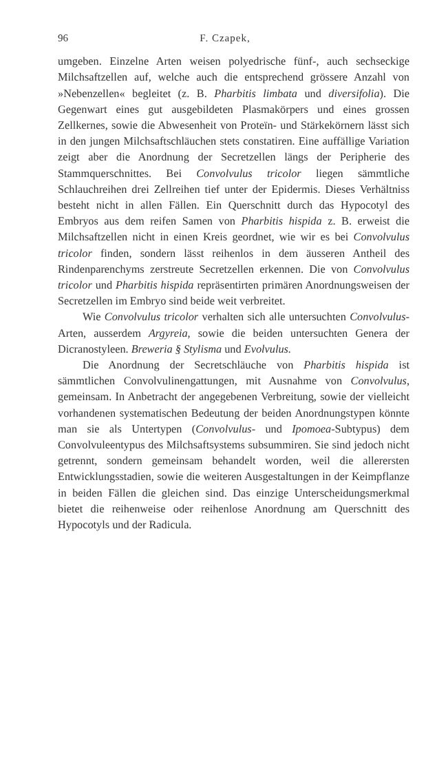96 F. Czapek,
umgeben. Einzelne Arten weisen polyedrische fünf-, auch sechseckige Milchsaftzellen auf, welche auch die entsprechend grössere Anzahl von »Nebenzellen« begleitet (z. B. Pharbitis limbata und diversifolia). Die Gegenwart eines gut ausgebildeten Plasmakörpers und eines grossen Zellkernes, sowie die Abwesenheit von Proteïn- und Stärkekörnern lässt sich in den jungen Milchsaftschläuchen stets constatiren. Eine auffällige Variation zeigt aber die Anordnung der Secretzellen längs der Peripherie des Stammquerschnittes. Bei Convolvulus tricolor liegen sämmtliche Schlauchreihen drei Zellreihen tief unter der Epidermis. Dieses Verhältniss besteht nicht in allen Fällen. Ein Querschnitt durch das Hypocotyl des Embryos aus dem reifen Samen von Pharbitis hispida z. B. erweist die Milchsaftzellen nicht in einen Kreis geordnet, wie wir es bei Convolvulus tricolor finden, sondern lässt reihenlos in dem äusseren Antheil des Rindenparenchyms zerstreute Secretzellen erkennen. Die von Convolvulus tricolor und Pharbitis hispida repräsentirten primären Anordnungsweisen der Secretzellen im Embryo sind beide weit verbreitet.
Wie Convolvulus tricolor verhalten sich alle untersuchten Convolvulus-Arten, ausserdem Argyreia, sowie die beiden untersuchten Genera der Dicranostyleen. Breweria § Stylisma und Evolvulus.
Die Anordnung der Secretschläuche von Pharbitis hispida ist sämmtlichen Convolvulinengattungen, mit Ausnahme von Convolvulus, gemeinsam. In Anbetracht der angegebenen Verbreitung, sowie der vielleicht vorhandenen systematischen Bedeutung der beiden Anordnungstypen könnte man sie als Untertypen (Convolvulus- und Ipomoea-Subtypus) dem Convolvuleentypus des Milchsaftsystems subsummiren. Sie sind jedoch nicht getrennt, sondern gemeinsam behandelt worden, weil die allerersten Entwicklungsstadien, sowie die weiteren Ausgestaltungen in der Keimpflanze in beiden Fällen die gleichen sind. Das einzige Unterscheidungsmerkmal bietet die reihenweise oder reihenlose Anordnung am Querschnitt des Hypocotyls und der Radicula.